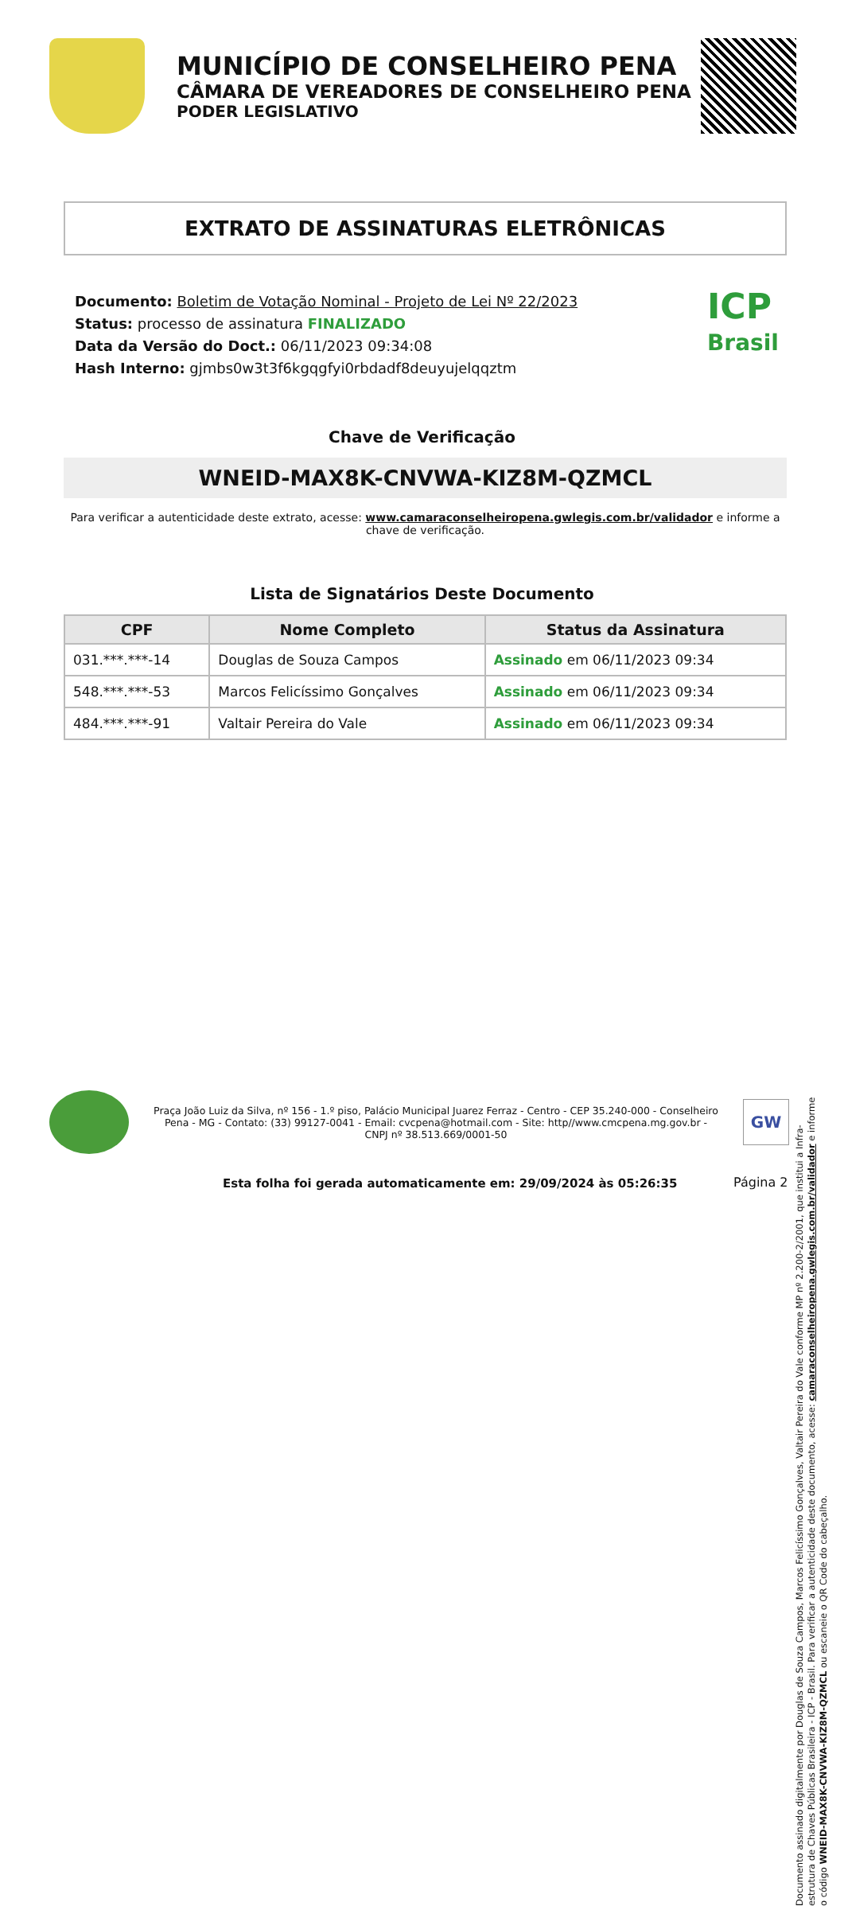MUNICÍPIO DE CONSELHEIRO PENA
CÂMARA DE VEREADORES DE CONSELHEIRO PENA
PODER LEGISLATIVO
EXTRATO DE ASSINATURAS ELETRÔNICAS
Documento: Boletim de Votação Nominal - Projeto de Lei Nº 22/2023
Status: processo de assinatura FINALIZADO
Data da Versão do Doct.: 06/11/2023 09:34:08
Hash Interno: gjmbs0w3t3f6kgqgfyi0rbdadf8deuyujelqqztm
ICP
Brasil
Chave de Verificação
WNEID-MAX8K-CNVWA-KIZ8M-QZMCL
Para verificar a autenticidade deste extrato, acesse: www.camaraconselheiropena.gwlegis.com.br/validador e informe a chave de verificação.
Lista de Signatários Deste Documento
| CPF | Nome Completo | Status da Assinatura |
| --- | --- | --- |
| 031.***.***-14 | Douglas de Souza Campos | Assinado em 06/11/2023 09:34 |
| 548.***.***-53 | Marcos Felicíssimo Gonçalves | Assinado em 06/11/2023 09:34 |
| 484.***.***-91 | Valtair Pereira do Vale | Assinado em 06/11/2023 09:34 |
Documento assinado digitalmente por Douglas de Souza Campos, Marcos Felicíssimo Gonçalves, Valtair Pereira do Vale conforme MP nº 2.200-2/2001, que institui a Infra-estrutura de Chaves Públicas Brasileira - ICP - Brasil. Para verificar a autenticidade deste documento, acesse: camaraconselheiropena.gwlegis.com.br/validador e informe o código WNEID-MAX8K-CNVWA-KIZ8M-QZMCL ou escaneie o QR Code do cabeçalho.
Praça João Luiz da Silva, nº 156 - 1.º piso, Palácio Municipal Juarez Ferraz - Centro - CEP 35.240-000 - Conselheiro Pena - MG - Contato: (33) 99127-0041 - Email: cvcpena@hotmail.com - Site: http//www.cmcpena.mg.gov.br - CNPJ nº 38.513.669/0001-50
GW
Esta folha foi gerada automaticamente em: 29/09/2024 às 05:26:35
Página 2